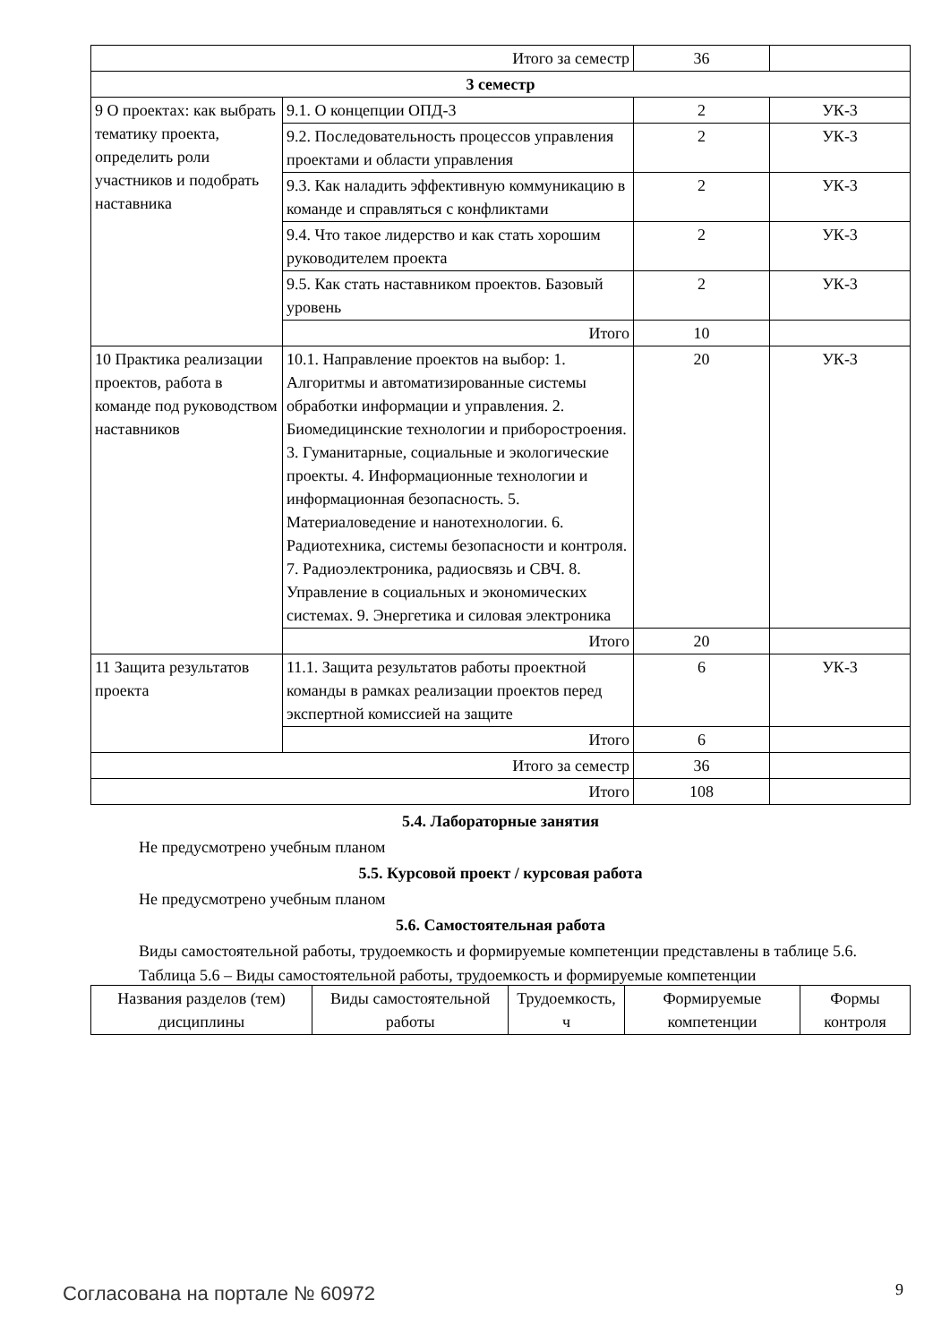| Итого за семестр | | 36 | |
| 3 семестр | | | |
| 9 О проектах: как выбрать тематику проекта, определить роли участников и подобрать наставника | 9.1. О концепции ОПД-3 | 2 | УК-3 |
| | 9.2. Последовательность процессов управления проектами и области управления | 2 | УК-3 |
| | 9.3. Как наладить эффективную коммуникацию в команде и справляться с конфликтами | 2 | УК-3 |
| | 9.4. Что такое лидерство и как стать хорошим руководителем проекта | 2 | УК-3 |
| | 9.5. Как стать наставником проектов. Базовый уровень | 2 | УК-3 |
| | Итого | 10 | |
| 10 Практика реализации проектов, работа в команде под руководством наставников | 10.1. Направление проектов на выбор: 1. Алгоритмы и автоматизированные системы обработки информации и управления. 2. Биомедицинские технологии и приборостроения. 3. Гуманитарные, социальные и экологические проекты. 4. Информационные технологии и информационная безопасность. 5. Материаловедение и нанотехнологии. 6. Радиотехника, системы безопасности и контроля. 7. Радиоэлектроника, радиосвязь и СВЧ. 8. Управление в социальных и экономических системах. 9. Энергетика и силовая электроника | 20 | УК-3 |
| | Итого | 20 | |
| 11 Защита результатов проекта | 11.1. Защита результатов работы проектной команды в рамках реализации проектов перед экспертной комиссией на защите | 6 | УК-3 |
| | Итого | 6 | |
| Итого за семестр | | 36 | |
| Итого | | 108 | |
5.4. Лабораторные занятия
Не предусмотрено учебным планом
5.5. Курсовой проект / курсовая работа
Не предусмотрено учебным планом
5.6. Самостоятельная работа
Виды самостоятельной работы, трудоемкость и формируемые компетенции представлены в таблице 5.6.
Таблица 5.6 – Виды самостоятельной работы, трудоемкость и формируемые компетенции
| Названия разделов (тем) дисциплины | Виды самостоятельной работы | Трудоемкость, ч | Формируемые компетенции | Формы контроля |
| --- | --- | --- | --- | --- |
Согласована на портале № 60972 9